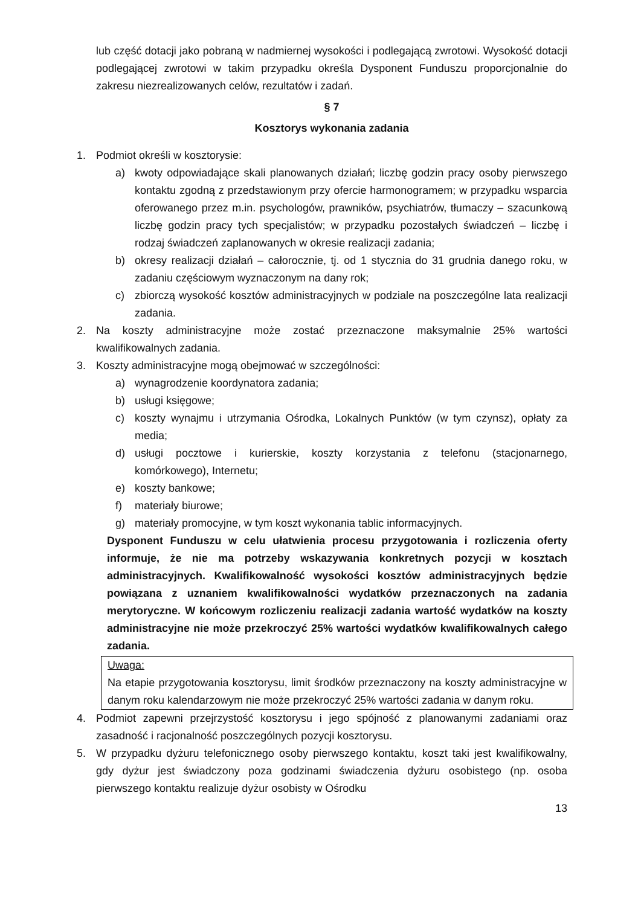lub część dotacji jako pobraną w nadmiernej wysokości i podlegającą zwrotowi. Wysokość dotacji podlegającej zwrotowi w takim przypadku określa Dysponent Funduszu proporcjonalnie do zakresu niezrealizowanych celów, rezultatów i zadań.
§ 7
Kosztorys wykonania zadania
1. Podmiot określi w kosztorysie:
a) kwoty odpowiadające skali planowanych działań; liczbę godzin pracy osoby pierwszego kontaktu zgodną z przedstawionym przy ofercie harmonogramem; w przypadku wsparcia oferowanego przez m.in. psychologów, prawników, psychiatrów, tłumaczy – szacunkową liczbę godzin pracy tych specjalistów; w przypadku pozostałych świadczeń – liczbę i rodzaj świadczeń zaplanowanych w okresie realizacji zadania;
b) okresy realizacji działań – całorocznie, tj. od 1 stycznia do 31 grudnia danego roku, w zadaniu częściowym wyznaczonym na dany rok;
c) zbiorczą wysokość kosztów administracyjnych w podziale na poszczególne lata realizacji zadania.
2. Na koszty administracyjne może zostać przeznaczone maksymalnie 25% wartości kwalifikowalnych zadania.
3. Koszty administracyjne mogą obejmować w szczególności:
a) wynagrodzenie koordynatora zadania;
b) usługi księgowe;
c) koszty wynajmu i utrzymania Ośrodka, Lokalnych Punktów (w tym czynsz), opłaty za media;
d) usługi pocztowe i kurierskie, koszty korzystania z telefonu (stacjonarnego, komórkowego), Internetu;
e) koszty bankowe;
f) materiały biurowe;
g) materiały promocyjne, w tym koszt wykonania tablic informacyjnych.
Dysponent Funduszu w celu ułatwienia procesu przygotowania i rozliczenia oferty informuje, że nie ma potrzeby wskazywania konkretnych pozycji w kosztach administracyjnych. Kwalifikowalność wysokości kosztów administracyjnych będzie powiązana z uznaniem kwalifikowalności wydatków przeznaczonych na zadania merytoryczne. W końcowym rozliczeniu realizacji zadania wartość wydatków na koszty administracyjne nie może przekroczyć 25% wartości wydatków kwalifikowalnych całego zadania.
Uwaga:
Na etapie przygotowania kosztorysu, limit środków przeznaczony na koszty administracyjne w danym roku kalendarzowym nie może przekroczyć 25% wartości zadania w danym roku.
4. Podmiot zapewni przejrzystość kosztorysu i jego spójność z planowanymi zadaniami oraz zasadność i racjonalność poszczególnych pozycji kosztorysu.
5. W przypadku dyżuru telefonicznego osoby pierwszego kontaktu, koszt taki jest kwalifikowalny, gdy dyżur jest świadczony poza godzinami świadczenia dyżuru osobistego (np. osoba pierwszego kontaktu realizuje dyżur osobisty w Ośrodku
13